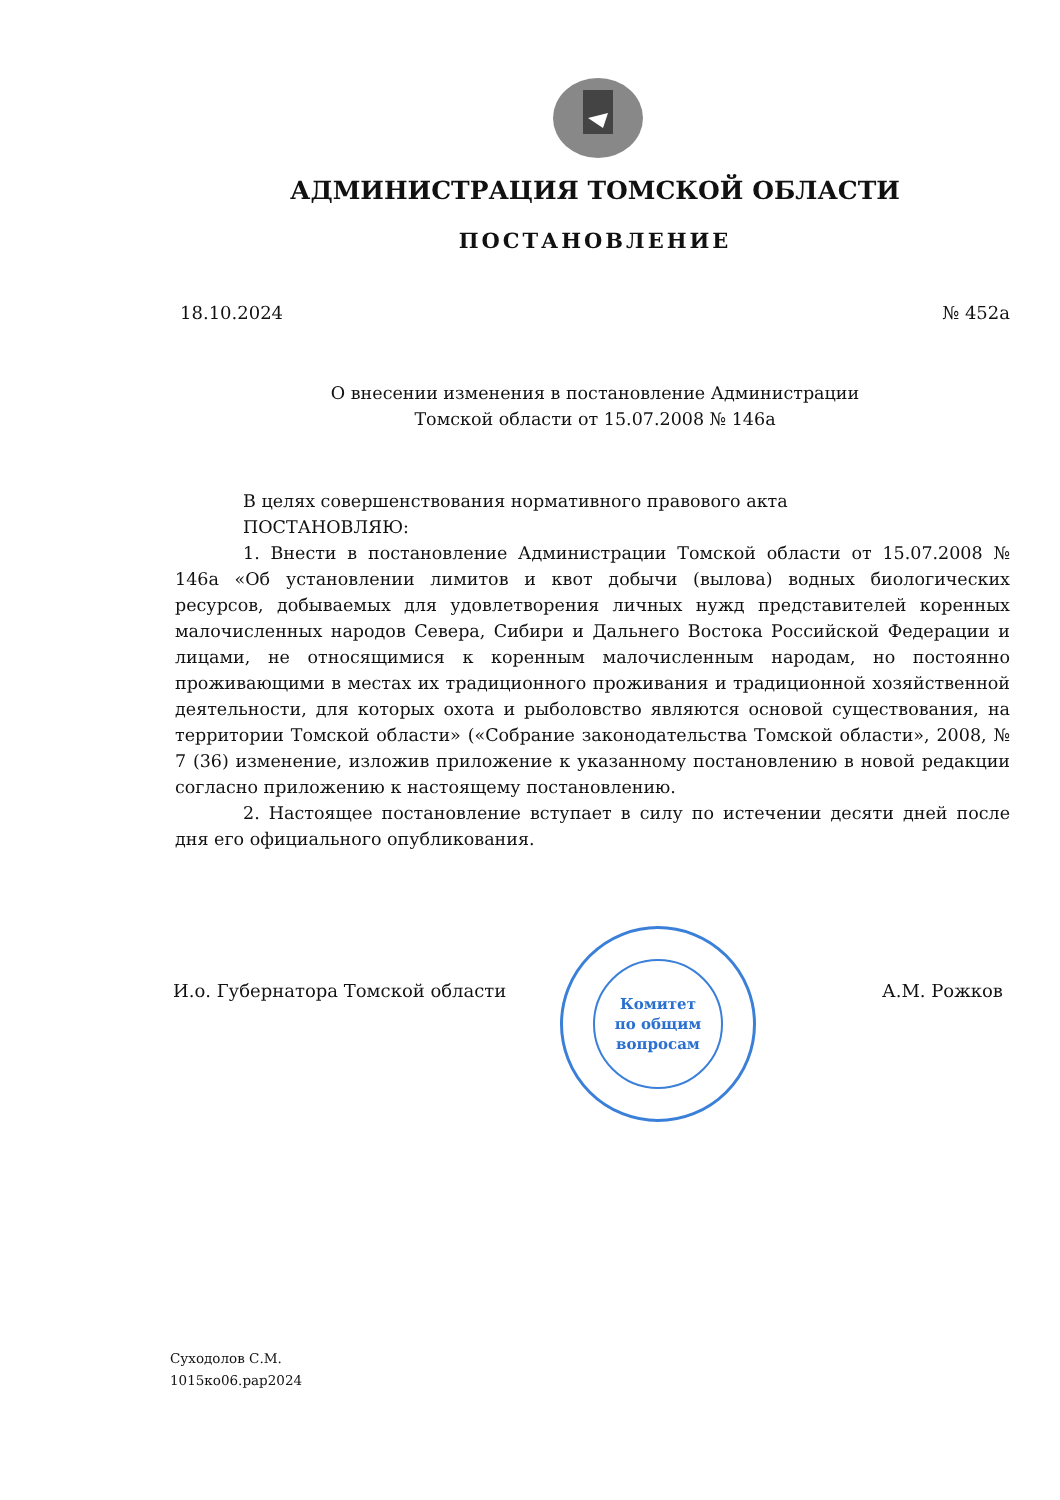АДМИНИСТРАЦИЯ ТОМСКОЙ ОБЛАСТИ
ПОСТАНОВЛЕНИЕ
18.10.2024 № 452а
О внесении изменения в постановление Администрации
Томской области от 15.07.2008 № 146а
В целях совершенствования нормативного правового акта
ПОСТАНОВЛЯЮ:
1. Внести в постановление Администрации Томской области от 15.07.2008 № 146а «Об установлении лимитов и квот добычи (вылова) водных биологических ресурсов, добываемых для удовлетворения личных нужд представителей коренных малочисленных народов Севера, Сибири и Дальнего Востока Российской Федерации и лицами, не относящимися к коренным малочисленным народам, но постоянно проживающими в местах их традиционного проживания и традиционной хозяйственной деятельности, для которых охота и рыболовство являются основой существования, на территории Томской области» («Собрание законодательства Томской области», 2008, № 7 (36) изменение, изложив приложение к указанному постановлению в новой редакции согласно приложению к настоящему постановлению.
2. Настоящее постановление вступает в силу по истечении десяти дней после дня его официального опубликования.
И.о. Губернатора Томской области А.М. Рожков
Комитет
по общим
вопросам
Суходолов С.М.
1015ко06.рар2024